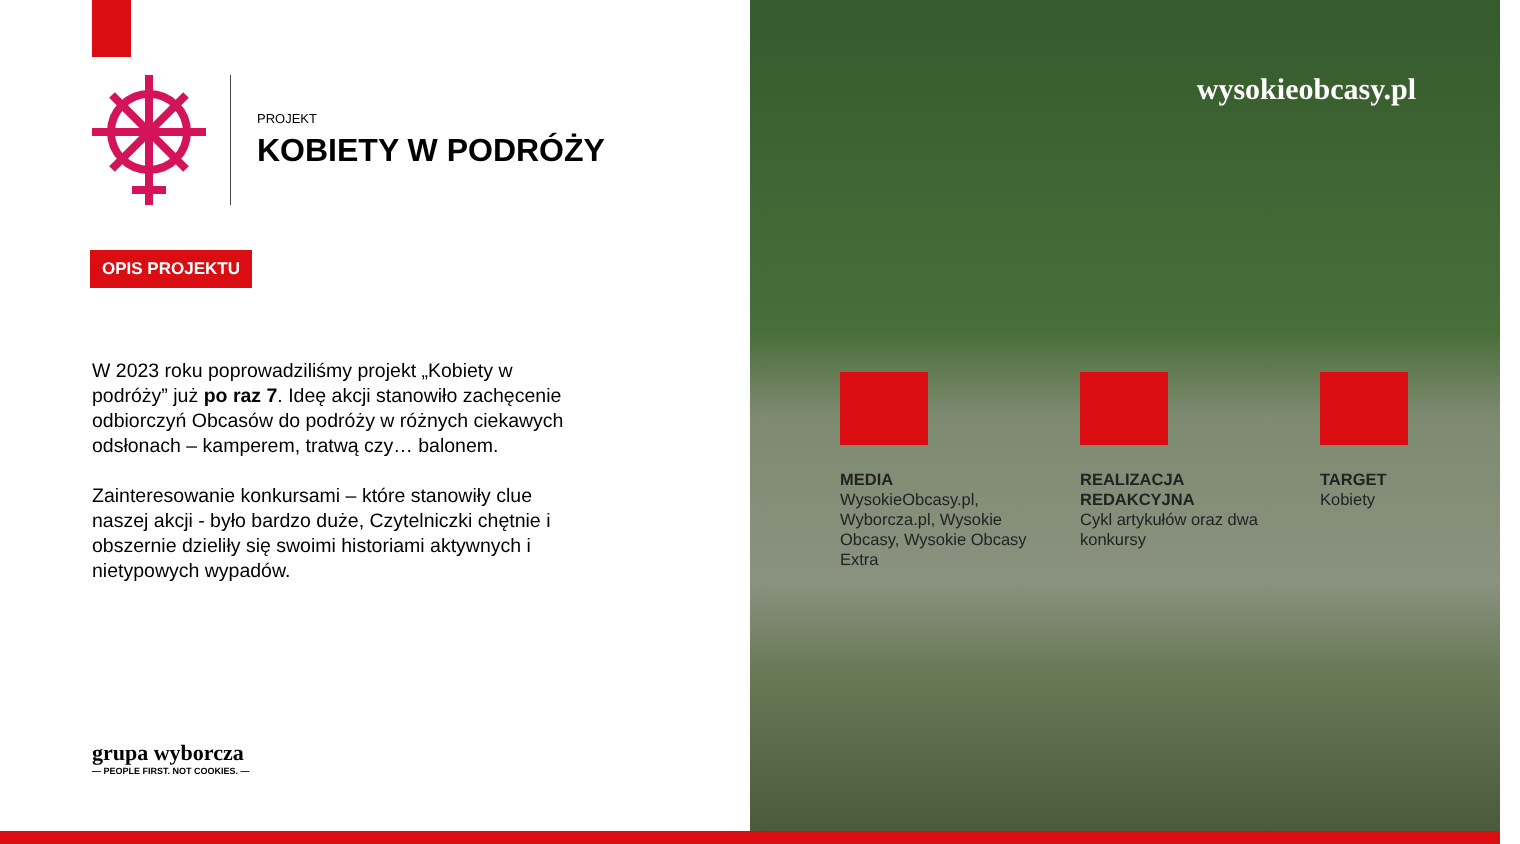PROJEKT
KOBIETY W PODRÓŻY
OPIS PROJEKTU
W 2023 roku poprowadziliśmy projekt „Kobiety w podróży” już po raz 7. Ideę akcji stanowiło zachęcenie odbiorczyń Obcasów do podróży w różnych ciekawych odsłonach – kamperem, tratwą czy… balonem.
Zainteresowanie konkursami – które stanowiły clue naszej akcji - było bardzo duże, Czytelniczki chętnie i obszernie dzieliły się swoimi historiami aktywnych i nietypowych wypadów.
grupa wyborcza
— PEOPLE FIRST. NOT COOKIES. —
wysokieobcasy.pl
MEDIA
WysokieObcasy.pl, Wyborcza.pl, Wysokie Obcasy, Wysokie Obcasy Extra
REALIZACJA REDAKCYJNA
Cykl artykułów oraz dwa konkursy
TARGET
Kobiety